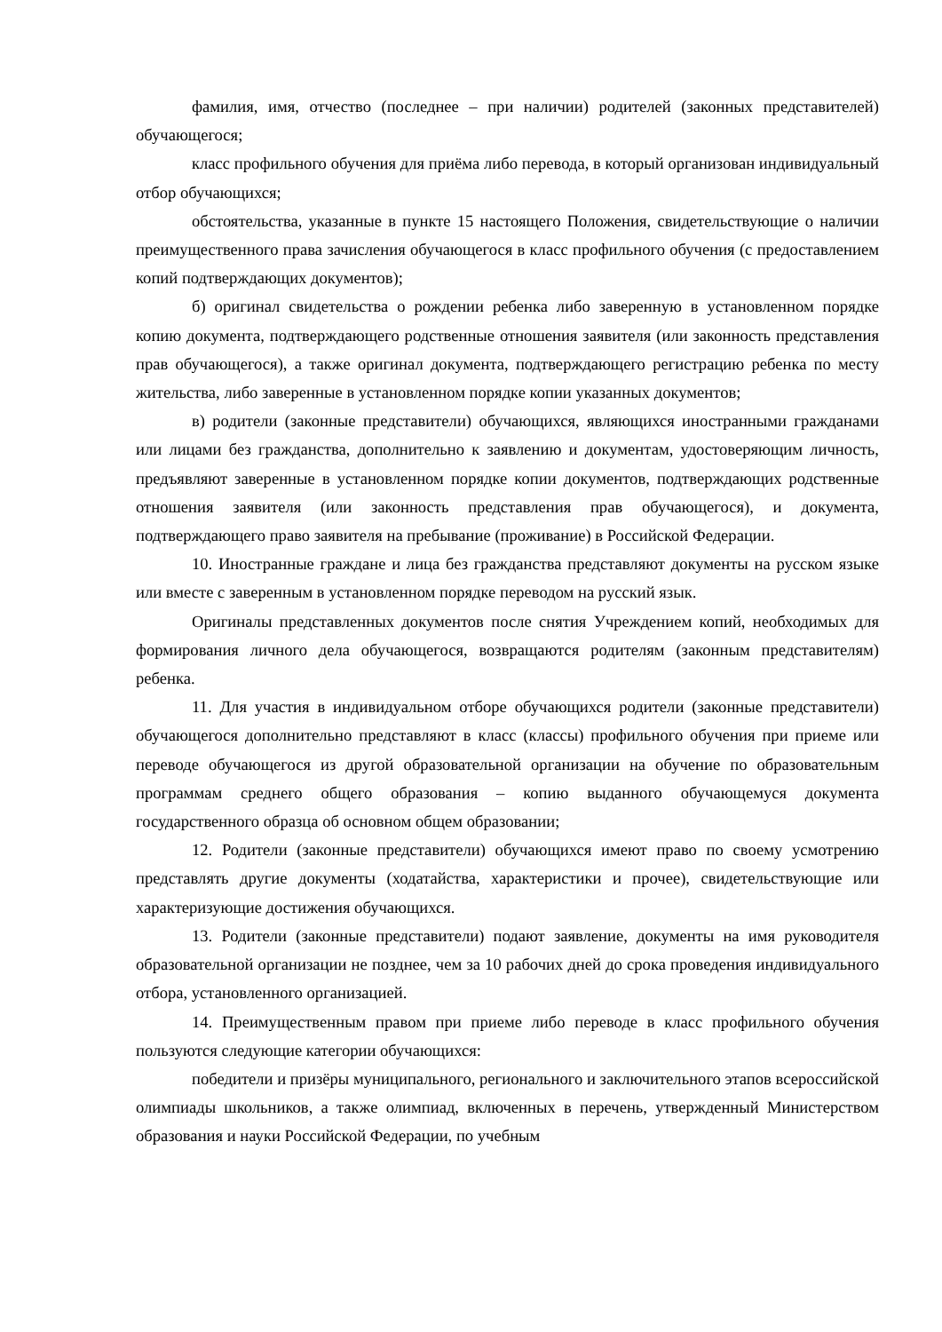фамилия, имя, отчество (последнее – при наличии) родителей (законных представителей) обучающегося;
класс профильного обучения для приёма либо перевода, в который организован индивидуальный отбор обучающихся;
обстоятельства, указанные в пункте 15 настоящего Положения, свидетельствующие о наличии преимущественного права зачисления обучающегося в класс профильного обучения (с предоставлением копий подтверждающих документов);
б) оригинал свидетельства о рождении ребенка либо заверенную в установленном порядке копию документа, подтверждающего родственные отношения заявителя (или законность представления прав обучающегося), а также оригинал документа, подтверждающего регистрацию ребенка по месту жительства, либо заверенные в установленном порядке копии указанных документов;
в) родители (законные представители) обучающихся, являющихся иностранными гражданами или лицами без гражданства, дополнительно к заявлению и документам, удостоверяющим личность, предъявляют заверенные в установленном порядке копии документов, подтверждающих родственные отношения заявителя (или законность представления прав обучающегося), и документа, подтверждающего право заявителя на пребывание (проживание) в Российской Федерации.
10. Иностранные граждане и лица без гражданства представляют документы на русском языке или вместе с заверенным в установленном порядке переводом на русский язык.
Оригиналы представленных документов после снятия Учреждением копий, необходимых для формирования личного дела обучающегося, возвращаются родителям (законным представителям) ребенка.
11. Для участия в индивидуальном отборе обучающихся родители (законные представители) обучающегося дополнительно представляют в класс (классы) профильного обучения при приеме или переводе обучающегося из другой образовательной организации на обучение по образовательным программам среднего общего образования – копию выданного обучающемуся документа государственного образца об основном общем образовании;
12. Родители (законные представители) обучающихся имеют право по своему усмотрению представлять другие документы (ходатайства, характеристики и прочее), свидетельствующие или характеризующие достижения обучающихся.
13. Родители (законные представители) подают заявление, документы на имя руководителя образовательной организации не позднее, чем за 10 рабочих дней до срока проведения индивидуального отбора, установленного организацией.
14. Преимущественным правом при приеме либо переводе в класс профильного обучения пользуются следующие категории обучающихся:
победители и призёры муниципального, регионального и заключительного этапов всероссийской олимпиады школьников, а также олимпиад, включенных в перечень, утвержденный Министерством образования и науки Российской Федерации, по учебным